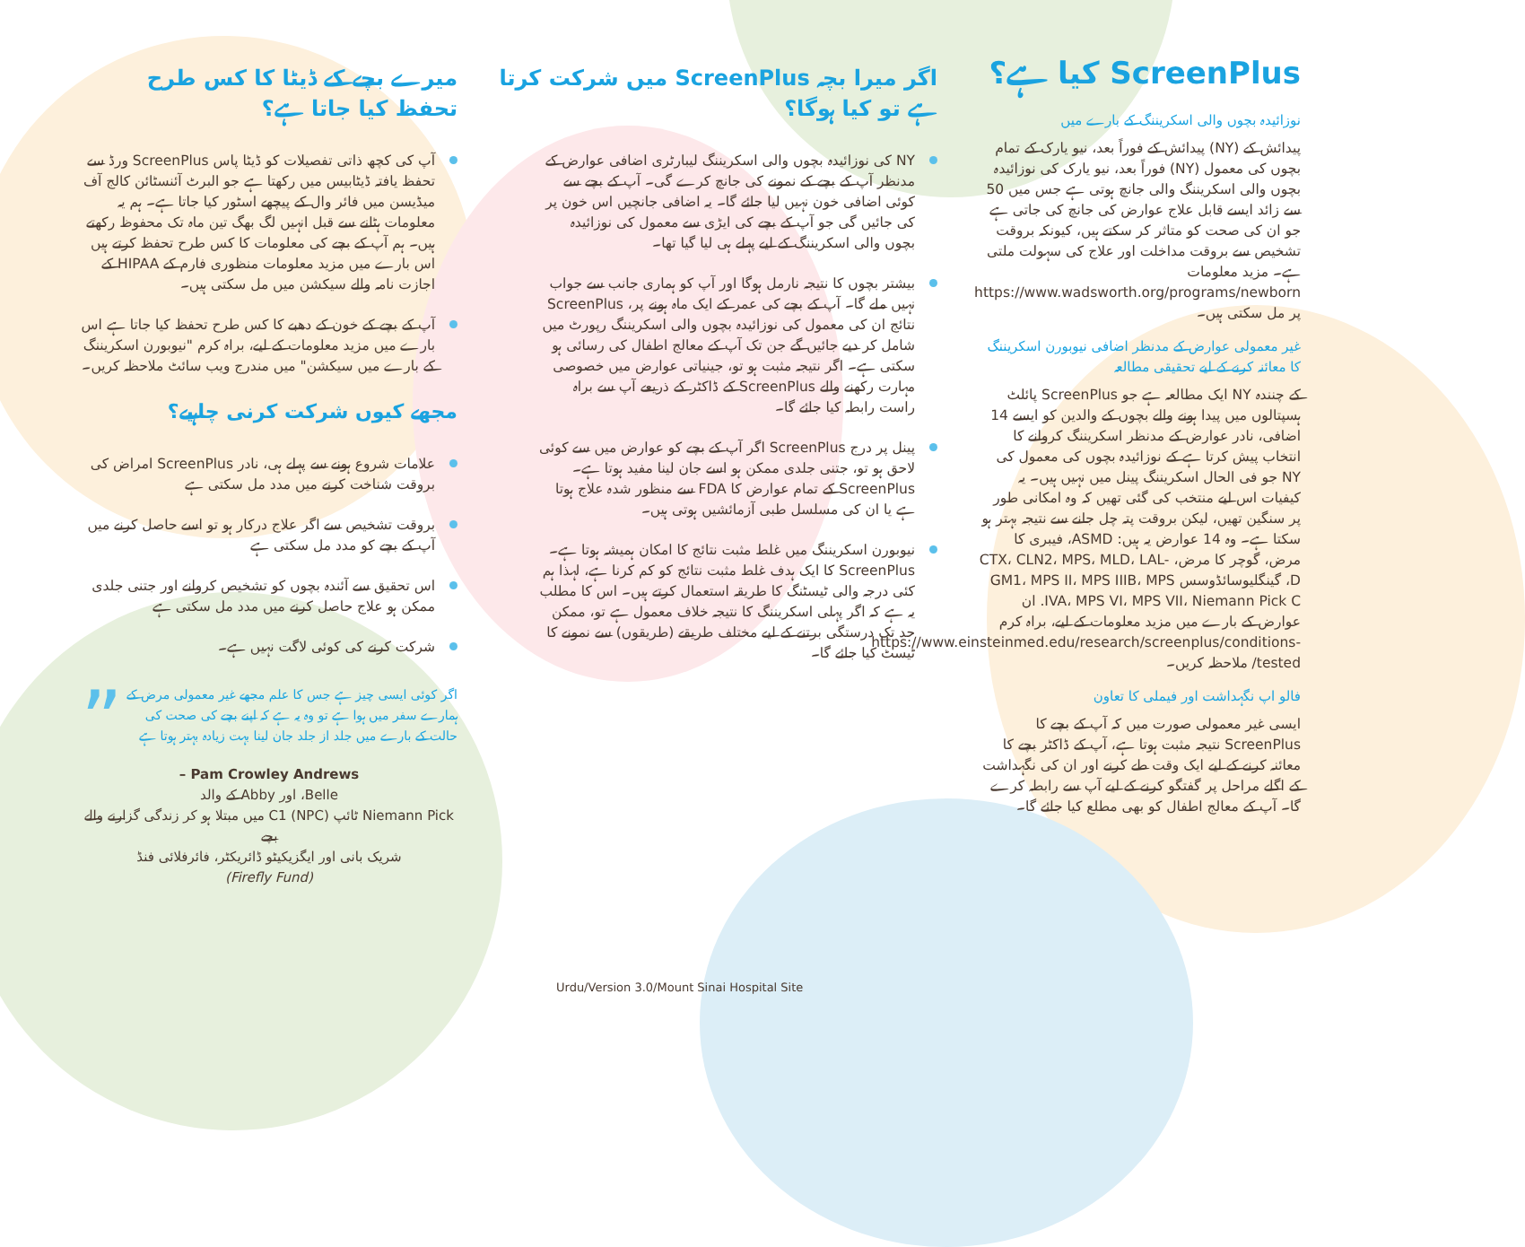ScreenPlus کیا ہے؟
نوزائیدہ بچوں والی اسکریننگ کے بارے میں
پیدائش کے (NY) پیدائش کے فوراً بعد، نیو یارک کے تمام بچوں کی معمول (NY) فوراً بعد، نیو یارک کی نوزائیدہ بچوں والی اسکریننگ والی جانچ ہوتی ہے جس میں 50 سے زائد ایسے قابل علاج عوارض کی جانچ کی جاتی ہے جو ان کی صحت کو متاثر کر سکتے ہیں، کیونکہ بروقت تشخیص سے بروقت مداخلت اور علاج کی سہولت ملتی ہے۔ مزید معلومات https://www.wadsworth.org/programs/newborn پر مل سکتی ہیں۔
غیر معمولی عوارض کے مدنظر اضافی نیوبورن اسکریننگ کا معائنہ کرنے کے لیے تحقیقی مطالعہ
کے چنندہ NY ایک مطالعہ ہے جو ScreenPlus پائلٹ ہسپتالوں میں پیدا ہونے والے بچوں کے والدین کو ایسے 14 اضافی، نادر عوارض کے مدنظر اسکریننگ کروانے کا انتخاب پیش کرتا ہے کے نوزائیدہ بچوں کی معمول کی NY جو فی الحال اسکریننگ پینل میں نہیں ہیں۔ یہ کیفیات اس لیے منتخب کی گئی تھیں کہ وہ امکانی طور پر سنگین تھیں، لیکن بروقت پتہ چل جانے سے نتیجہ بہتر ہو سکتا ہے۔ وہ 14 عوارض یہ ہیں: ASMD، فیبری کا مرض، گوچر کا مرض، CTX، CLN2، MPS، MLD، LAL-D، گینگلیوسائڈوسس GM1، MPS II، MPS IIIB، MPS IVA، MPS VI، MPS VII، Niemann Pick C. ان عوارض کے بارے میں مزید معلومات کے لیے، براہ کرم https://www.einsteinmed.edu/research/screenplus/conditions-tested/ ملاحظہ کریں۔
فالو اپ نگہداشت اور فیملی کا تعاون
ایسی غیر معمولی صورت میں کہ آپ کے بچے کا ScreenPlus نتیجہ مثبت ہوتا ہے، آپ کے ڈاکٹر بچے کا معائنہ کرنے کے لیے ایک وقت طے کرنے اور ان کی نگہداشت کے اگلے مراحل پر گفتگو کرنے کے لیے آپ سے رابطہ کرے گا۔ آپ کے معالج اطفال کو بھی مطلع کیا جائے گا۔
اگر میرا بچہ ScreenPlus میں شرکت کرتا ہے تو کیا ہوگا؟
NY کی نوزائیدہ بچوں والی اسکریننگ لیبارٹری اضافی عوارض کے مدنظر آپ کے بچے کے نمونے کی جانچ کرے گی۔ آپ کے بچے سے کوئی اضافی خون نہیں لیا جائے گا۔ یہ اضافی جانچیں اس خون پر کی جائیں گی جو آپ کے بچے کی ایڑی سے معمول کی نوزائیدہ بچوں والی اسکریننگ کے لیے پہلے ہی لیا گیا تھا۔
بیشتر بچوں کا نتیجہ نارمل ہوگا اور آپ کو ہماری جانب سے جواب نہیں ملے گا۔ آپ کے بچے کی عمر کے ایک ماہ ہونے پر، ScreenPlus نتائج ان کی معمول کی نوزائیدہ بچوں والی اسکریننگ رپورٹ میں شامل کر دیے جائیں گے جن تک آپ کے معالج اطفال کی رسائی ہو سکتی ہے۔ اگر نتیجہ مثبت ہو تو، جینیاتی عوارض میں خصوصی مہارت رکھنے والے ScreenPlus کے ڈاکٹر کے ذریعے آپ سے براہ راست رابطہ کیا جائے گا۔
پینل پر درج ScreenPlus اگر آپ کے بچے کو عوارض میں سے کوئی لاحق ہو تو، جتنی جلدی ممکن ہو اسے جان لینا مفید ہوتا ہے۔ ScreenPlus کے تمام عوارض کا FDA سے منظور شدہ علاج ہوتا ہے یا ان کی مسلسل طبی آزمائشیں ہوتی ہیں۔
نیوبورن اسکریننگ میں غلط مثبت نتائج کا امکان ہمیشہ ہوتا ہے۔ ScreenPlus کا ایک ہدف غلط مثبت نتائج کو کم کرنا ہے، لہذا ہم کئی درجہ والی ٹیسٹنگ کا طریقہ استعمال کرتے ہیں۔ اس کا مطلب یہ ہے کہ اگر پہلی اسکریننگ کا نتیجہ خلاف معمول ہے تو، ممکن حد تک درستگی برتنے کے لیے مختلف طریقے (طریقوں) سے نمونے کا ٹیسٹ کیا جائے گا۔
میرے بچے کے ڈیٹا کا کس طرح تحفظ کیا جاتا ہے؟
آپ کی کچھ ذاتی تفصیلات کو ڈیٹا پاس ScreenPlus ورڈ سے تحفظ یافتہ ڈیٹابیس میں رکھتا ہے جو البرٹ آئنسٹائن کالج آف میڈیسن میں فائر وال کے پیچھے اسٹور کیا جاتا ہے۔ ہم یہ معلومات ہٹانے سے قبل انہیں لگ بھگ تین ماہ تک محفوظ رکھتے ہیں۔ ہم آپ کے بچے کی معلومات کا کس طرح تحفظ کرتے ہیں اس بارے میں مزید معلومات منظوری فارم کے HIPAA کے اجازت نامہ والے سیکشن میں مل سکتی ہیں۔
آپ کے بچے کے خون کے دھبے کا کس طرح تحفظ کیا جاتا ہے اس بارے میں مزید معلومات کے لیے، براہ کرم "نیوبورن اسکریننگ کے بارے میں سیکشن" میں مندرج ویب سائٹ ملاحظہ کریں۔
مجھے کیوں شرکت کرنی چاہیے؟
علامات شروع ہونے سے پہلے ہی، نادر ScreenPlus امراض کی بروقت شناخت کرنے میں مدد مل سکتی ہے
بروقت تشخیص سے اگر علاج درکار ہو تو اسے حاصل کرنے میں آپ کے بچے کو مدد مل سکتی ہے
اس تحقیق سے آئندہ بچوں کو تشخیص کروانے اور جتنی جلدی ممکن ہو علاج حاصل کرنے میں مدد مل سکتی ہے
شرکت کرنے کی کوئی لاگت نہیں ہے۔
” اگر کوئی ایسی چیز ہے جس کا علم مجھے غیر معمولی مرض کے ہمارے سفر میں ہوا ہے تو وہ یہ ہے کہ اپنے بچے کی صحت کی حالت کے بارے میں جلد از جلد جان لینا بہت زیادہ بہتر ہوتا ہے
Pam Crowley Andrews –
Belle، اور Abby کے والد
Niemann Pick ٹائپ C1 (NPC) میں مبتلا ہو کر زندگی گزارنے والے بچے
شریک بانی اور ایگزیکیٹو ڈائریکٹر، فائرفلائی فنڈ
(Firefly Fund)
Urdu/Version 3.0/Mount Sinai Hospital Site